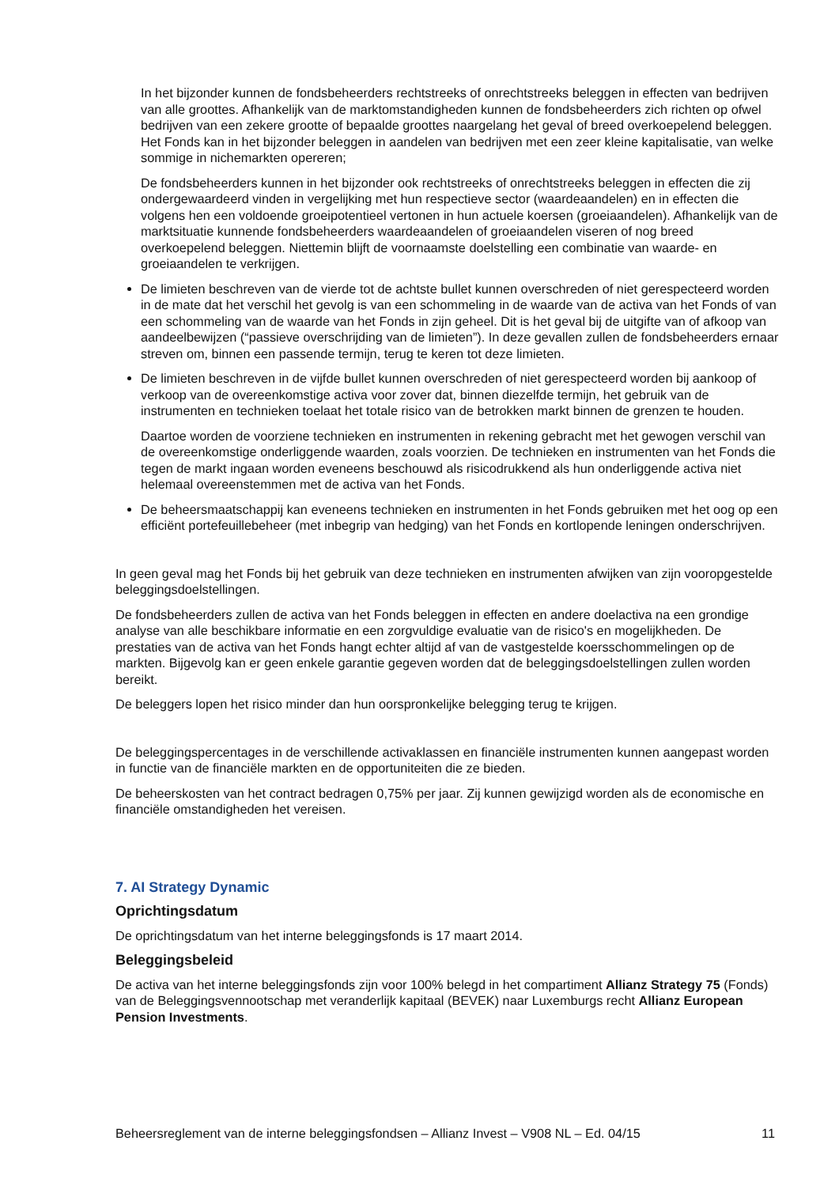In het bijzonder kunnen de fondsbeheerders rechtstreeks of onrechtstreeks beleggen in effecten van bedrijven van alle groottes. Afhankelijk van de marktomstandigheden kunnen de fondsbeheerders zich richten op ofwel bedrijven van een zekere grootte of bepaalde groottes naargelang het geval of breed overkoepelend beleggen. Het Fonds kan in het bijzonder beleggen in aandelen van bedrijven met een zeer kleine kapitalisatie, van welke sommige in nichemarkten opereren;
De fondsbeheerders kunnen in het bijzonder ook rechtstreeks of onrechtstreeks beleggen in effecten die zij ondergewaardeerd vinden in vergelijking met hun respectieve sector (waardeaandelen) en in effecten die volgens hen een voldoende groeipotentieel vertonen in hun actuele koersen (groeiaandelen). Afhankelijk van de marktsituatie kunnende fondsbeheerders waardeaandelen of groeiaandelen viseren of nog breed overkoepelend beleggen. Niettemin blijft de voornaamste doelstelling een combinatie van waarde- en groeiaandelen te verkrijgen.
De limieten beschreven van de vierde tot de achtste bullet kunnen overschreden of niet gerespecteerd worden in de mate dat het verschil het gevolg is van een schommeling in de waarde van de activa van het Fonds of van een schommeling van de waarde van het Fonds in zijn geheel. Dit is het geval bij de uitgifte van of afkoop van aandeelbewijzen (“passieve overschrijding van de limieten”). In deze gevallen zullen de fondsbeheerders ernaar streven om, binnen een passende termijn, terug te keren tot deze limieten.
De limieten beschreven in de vijfde bullet kunnen overschreden of niet gerespecteerd worden bij aankoop of verkoop van de overeenkomstige activa voor zover dat, binnen diezelfde termijn, het gebruik van de instrumenten en technieken toelaat het totale risico van de betrokken markt binnen de grenzen te houden.
Daartoe worden de voorziene technieken en instrumenten in rekening gebracht met het gewogen verschil van de overeenkomstige onderliggende waarden, zoals voorzien. De technieken en instrumenten van het Fonds die tegen de markt ingaan worden eveneens beschouwd als risicodrukkend als hun onderliggende activa niet helemaal overeenstemmen met de activa van het Fonds.
De beheersmaatschappij kan eveneens technieken en instrumenten in het Fonds gebruiken met het oog op een efficiënt portefeuillebeheer (met inbegrip van hedging) van het Fonds en kortlopende leningen onderschrijven.
In geen geval mag het Fonds bij het gebruik van deze technieken en instrumenten afwijken van zijn vooropgestelde beleggingsdoelstellingen.
De fondsbeheerders zullen de activa van het Fonds beleggen in effecten en andere doelactiva na een grondige analyse van alle beschikbare informatie en een zorgvuldige evaluatie van de risico's en mogelijkheden. De prestaties van de activa van het Fonds hangt echter altijd af van de vastgestelde koersschommelingen op de markten. Bijgevolg kan er geen enkele garantie gegeven worden dat de beleggingsdoelstellingen zullen worden bereikt.
De beleggers lopen het risico minder dan hun oorspronkelijke belegging terug te krijgen.
De beleggingspercentages in de verschillende activaklassen en financiële instrumenten kunnen aangepast worden in functie van de financiële markten en de opportuniteiten die ze bieden.
De beheerskosten van het contract bedragen 0,75% per jaar. Zij kunnen gewijzigd worden als de economische en financiële omstandigheden het vereisen.
7. AI Strategy Dynamic
Oprichtingsdatum
De oprichtingsdatum van het interne beleggingsfonds is 17 maart 2014.
Beleggingsbeleid
De activa van het interne beleggingsfonds zijn voor 100% belegd in het compartiment Allianz Strategy 75 (Fonds) van de Beleggingsvennootschap met veranderlijk kapitaal (BEVEK) naar Luxemburgs recht Allianz European Pension Investments.
Beheersreglement van de interne beleggingsfondsen – Allianz Invest – V908 NL – Ed. 04/15 11